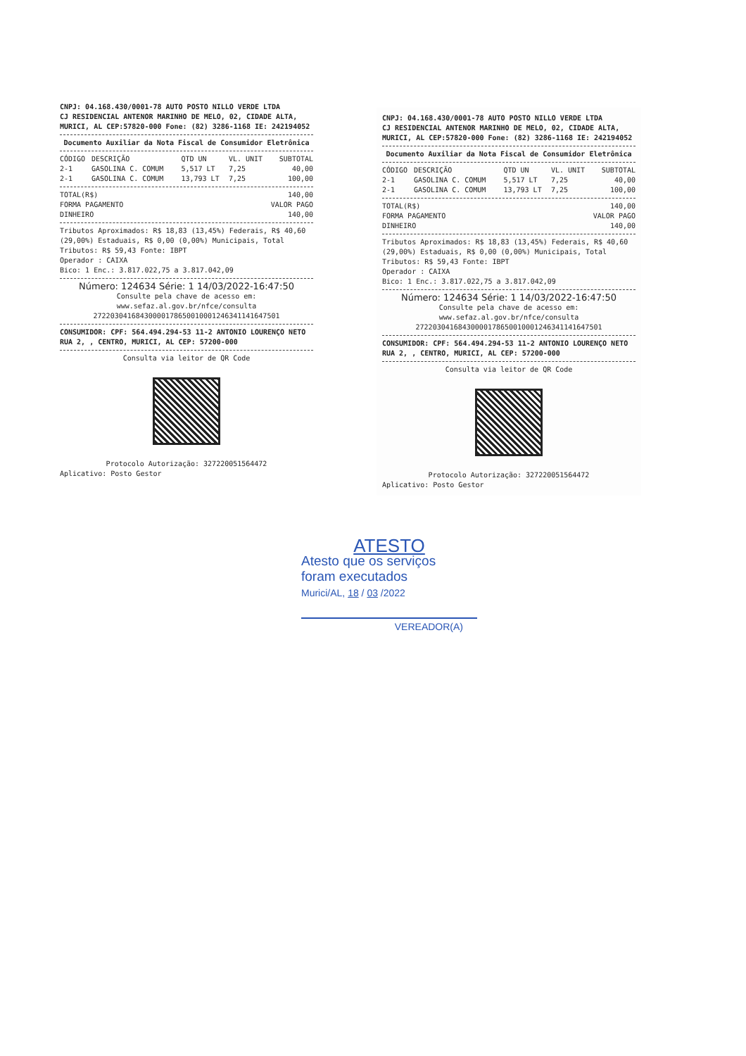CNPJ: 04.168.430/0001-78 AUTO POSTO NILLO VERDE LTDA
CJ RESIDENCIAL ANTENOR MARINHO DE MELO, 02, CIDADE ALTA,
MURICI, AL CEP:57820-000 Fone: (82) 3286-1168 IE: 242194052
Documento Auxiliar da Nota Fiscal de Consumidor Eletrônica
| CÓDIGO | DESCRIÇÃO | QTD UN | VL. UNIT | SUBTOTAL |
| --- | --- | --- | --- | --- |
| 2-1 | GASOLINA C. COMUM | 5,517 LT | 7,25 | 40,00 |
| 2-1 | GASOLINA C. COMUM | 13,793 LT | 7,25 | 100,00 |
| TOTAL(R$) | 140,00 |
| FORMA PAGAMENTO | VALOR PAGO |
| DINHEIRO | 140,00 |
Tributos Aproximados: R$ 18,83 (13,45%) Federais, R$ 40,60 (29,00%) Estaduais, R$ 0,00 (0,00%) Municipais, Total Tributos: R$ 59,43 Fonte: IBPT
Operador : CAIXA
Bico: 1 Enc.: 3.817.022,75 a 3.817.042,09
Número: 124634 Série: 1 14/03/2022-16:47:50
Consulte pela chave de acesso em:
www.sefaz.al.gov.br/nfce/consulta
27220304168430000178650010001246341141647501
CONSUMIDOR: CPF: 564.494.294-53 11-2 ANTONIO LOURENÇO NETO RUA 2, , CENTRO, MURICI, AL CEP: 57200-000
Consulta via leitor de QR Code
Protocolo Autorização: 327220051564472
Aplicativo: Posto Gestor
CNPJ: 04.168.430/0001-78 AUTO POSTO NILLO VERDE LTDA
CJ RESIDENCIAL ANTENOR MARINHO DE MELO, 02, CIDADE ALTA,
MURICI, AL CEP:57820-000 Fone: (82) 3286-1168 IE: 242194052
Documento Auxiliar da Nota Fiscal de Consumidor Eletrônica
| CÓDIGO | DESCRIÇÃO | QTD UN | VL. UNIT | SUBTOTAL |
| --- | --- | --- | --- | --- |
| 2-1 | GASOLINA C. COMUM | 5,517 LT | 7,25 | 40,00 |
| 2-1 | GASOLINA C. COMUM | 13,793 LT | 7,25 | 100,00 |
| TOTAL(R$) | 140,00 |
| FORMA PAGAMENTO | VALOR PAGO |
| DINHEIRO | 140,00 |
Tributos Aproximados: R$ 18,83 (13,45%) Federais, R$ 40,60 (29,00%) Estaduais, R$ 0,00 (0,00%) Municipais, Total Tributos: R$ 59,43 Fonte: IBPT
Operador : CAIXA
Bico: 1 Enc.: 3.817.022,75 a 3.817.042,09
Número: 124634 Série: 1 14/03/2022-16:47:50
Consulte pela chave de acesso em:
www.sefaz.al.gov.br/nfce/consulta
27220304168430000178650010001246341141647501
CONSUMIDOR: CPF: 564.494.294-53 11-2 ANTONIO LOURENÇO NETO RUA 2, , CENTRO, MURICI, AL CEP: 57200-000
Consulta via leitor de QR Code
Protocolo Autorização: 327220051564472
Aplicativo: Posto Gestor
ATESTO
Atesto que os serviços
foram executados
Murici/AL, 18 / 03 /2022
VEREADOR(A)